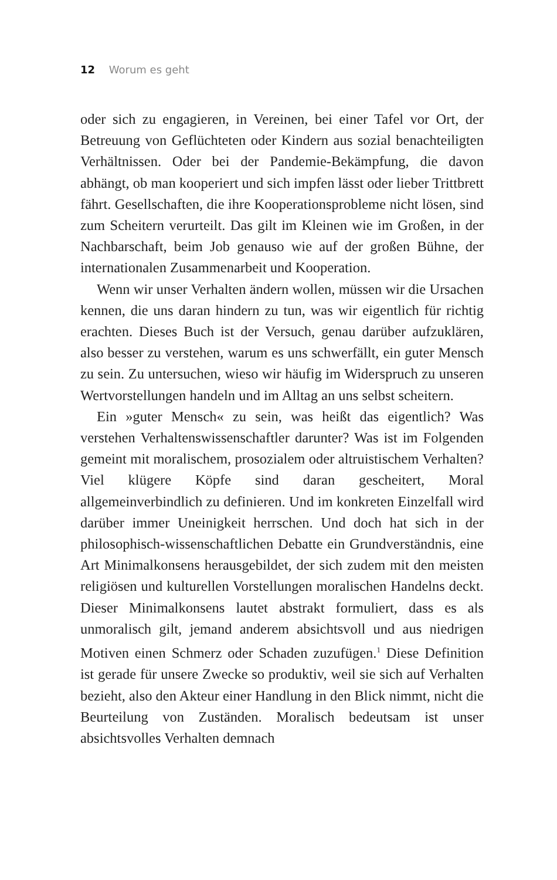12 Worum es geht
oder sich zu engagieren, in Vereinen, bei einer Tafel vor Ort, der Betreuung von Geflüchteten oder Kindern aus sozial benachteiligten Verhältnissen. Oder bei der Pandemie-Bekämpfung, die davon abhängt, ob man kooperiert und sich impfen lässt oder lieber Trittbrett fährt. Gesellschaften, die ihre Kooperationsprobleme nicht lösen, sind zum Scheitern verurteilt. Das gilt im Kleinen wie im Großen, in der Nachbarschaft, beim Job genauso wie auf der großen Bühne, der internationalen Zusammenarbeit und Kooperation.
Wenn wir unser Verhalten ändern wollen, müssen wir die Ursachen kennen, die uns daran hindern zu tun, was wir eigentlich für richtig erachten. Dieses Buch ist der Versuch, genau darüber aufzuklären, also besser zu verstehen, warum es uns schwerfällt, ein guter Mensch zu sein. Zu untersuchen, wieso wir häufig im Widerspruch zu unseren Wertvorstellungen handeln und im Alltag an uns selbst scheitern.
Ein »guter Mensch« zu sein, was heißt das eigentlich? Was verstehen Verhaltenswissenschaftler darunter? Was ist im Folgenden gemeint mit moralischem, prosozialem oder altruistischem Verhalten? Viel klügere Köpfe sind daran gescheitert, Moral allgemeinverbindlich zu definieren. Und im konkreten Einzelfall wird darüber immer Uneinigkeit herrschen. Und doch hat sich in der philosophisch-wissenschaftlichen Debatte ein Grundverständnis, eine Art Minimalkonsens herausgebildet, der sich zudem mit den meisten religiösen und kulturellen Vorstellungen moralischen Handelns deckt. Dieser Minimalkonsens lautet abstrakt formuliert, dass es als unmoralisch gilt, jemand anderem absichtsvoll und aus niedrigen Motiven einen Schmerz oder Schaden zuzufügen.<sup>1</sup> Diese Definition ist gerade für unsere Zwecke so produktiv, weil sie sich auf Verhalten bezieht, also den Akteur einer Handlung in den Blick nimmt, nicht die Beurteilung von Zuständen. Moralisch bedeutsam ist unser absichtsvolles Verhalten demnach